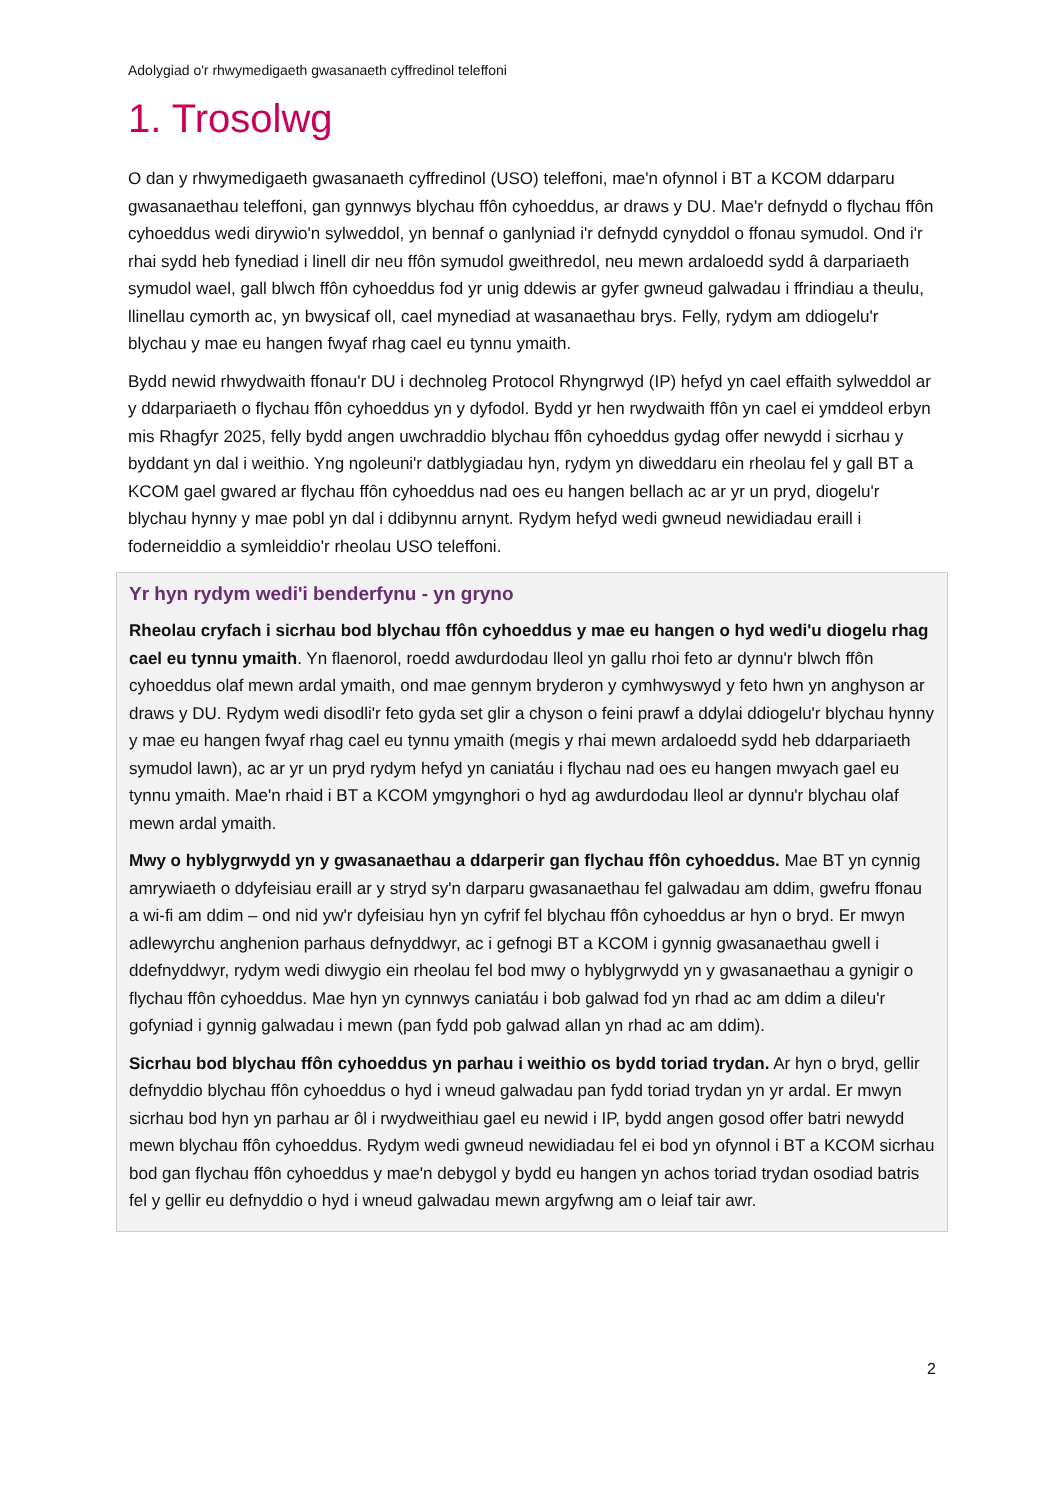Adolygiad o'r rhwymedigaeth gwasanaeth cyffredinol teleffoni
1. Trosolwg
O dan y rhwymedigaeth gwasanaeth cyffredinol (USO) teleffoni, mae'n ofynnol i BT a KCOM ddarparu gwasanaethau teleffoni, gan gynnwys blychau ffôn cyhoeddus, ar draws y DU. Mae'r defnydd o flychau ffôn cyhoeddus wedi dirywio'n sylweddol, yn bennaf o ganlyniad i'r defnydd cynyddol o ffonau symudol. Ond i'r rhai sydd heb fynediad i linell dir neu ffôn symudol gweithredol, neu mewn ardaloedd sydd â darpariaeth symudol wael, gall blwch ffôn cyhoeddus fod yr unig ddewis ar gyfer gwneud galwadau i ffrindiau a theulu, llinellau cymorth ac, yn bwysicaf oll, cael mynediad at wasanaethau brys. Felly, rydym am ddiogelu'r blychau y mae eu hangen fwyaf rhag cael eu tynnu ymaith.
Bydd newid rhwydwaith ffonau'r DU i dechnoleg Protocol Rhyngrwyd (IP) hefyd yn cael effaith sylweddol ar y ddarpariaeth o flychau ffôn cyhoeddus yn y dyfodol. Bydd yr hen rwydwaith ffôn yn cael ei ymddeol erbyn mis Rhagfyr 2025, felly bydd angen uwchraddio blychau ffôn cyhoeddus gydag offer newydd i sicrhau y byddant yn dal i weithio. Yng ngoleuni'r datblygiadau hyn, rydym yn diweddaru ein rheolau fel y gall BT a KCOM gael gwared ar flychau ffôn cyhoeddus nad oes eu hangen bellach ac ar yr un pryd, diogelu'r blychau hynny y mae pobl yn dal i ddibynnu arnynt. Rydym hefyd wedi gwneud newidiadau eraill i foderneiddio a symleiddio'r rheolau USO teleffoni.
Yr hyn rydym wedi'i benderfynu - yn gryno
Rheolau cryfach i sicrhau bod blychau ffôn cyhoeddus y mae eu hangen o hyd wedi'u diogelu rhag cael eu tynnu ymaith. Yn flaenorol, roedd awdurdodau lleol yn gallu rhoi feto ar dynnu'r blwch ffôn cyhoeddus olaf mewn ardal ymaith, ond mae gennym bryderon y cymhwyswyd y feto hwn yn anghyson ar draws y DU. Rydym wedi disodli'r feto gyda set glir a chyson o feini prawf a ddylai ddiogelu'r blychau hynny y mae eu hangen fwyaf rhag cael eu tynnu ymaith (megis y rhai mewn ardaloedd sydd heb ddarpariaeth symudol lawn), ac ar yr un pryd rydym hefyd yn caniatáu i flychau nad oes eu hangen mwyach gael eu tynnu ymaith. Mae'n rhaid i BT a KCOM ymgynghori o hyd ag awdurdodau lleol ar dynnu'r blychau olaf mewn ardal ymaith.
Mwy o hyblygrwydd yn y gwasanaethau a ddarperir gan flychau ffôn cyhoeddus. Mae BT yn cynnig amrywiaeth o ddyfeisiau eraill ar y stryd sy'n darparu gwasanaethau fel galwadau am ddim, gwefru ffonau a wi-fi am ddim – ond nid yw'r dyfeisiau hyn yn cyfrif fel blychau ffôn cyhoeddus ar hyn o bryd. Er mwyn adlewyrchu anghenion parhaus defnyddwyr, ac i gefnogi BT a KCOM i gynnig gwasanaethau gwell i ddefnyddwyr, rydym wedi diwygio ein rheolau fel bod mwy o hyblygrwydd yn y gwasanaethau a gynigir o flychau ffôn cyhoeddus. Mae hyn yn cynnwys caniatáu i bob galwad fod yn rhad ac am ddim a dileu'r gofyniad i gynnig galwadau i mewn (pan fydd pob galwad allan yn rhad ac am ddim).
Sicrhau bod blychau ffôn cyhoeddus yn parhau i weithio os bydd toriad trydan. Ar hyn o bryd, gellir defnyddio blychau ffôn cyhoeddus o hyd i wneud galwadau pan fydd toriad trydan yn yr ardal. Er mwyn sicrhau bod hyn yn parhau ar ôl i rwydweithiau gael eu newid i IP, bydd angen gosod offer batri newydd mewn blychau ffôn cyhoeddus. Rydym wedi gwneud newidiadau fel ei bod yn ofynnol i BT a KCOM sicrhau bod gan flychau ffôn cyhoeddus y mae'n debygol y bydd eu hangen yn achos toriad trydan osodiad batris fel y gellir eu defnyddio o hyd i wneud galwadau mewn argyfwng am o leiaf tair awr.
2